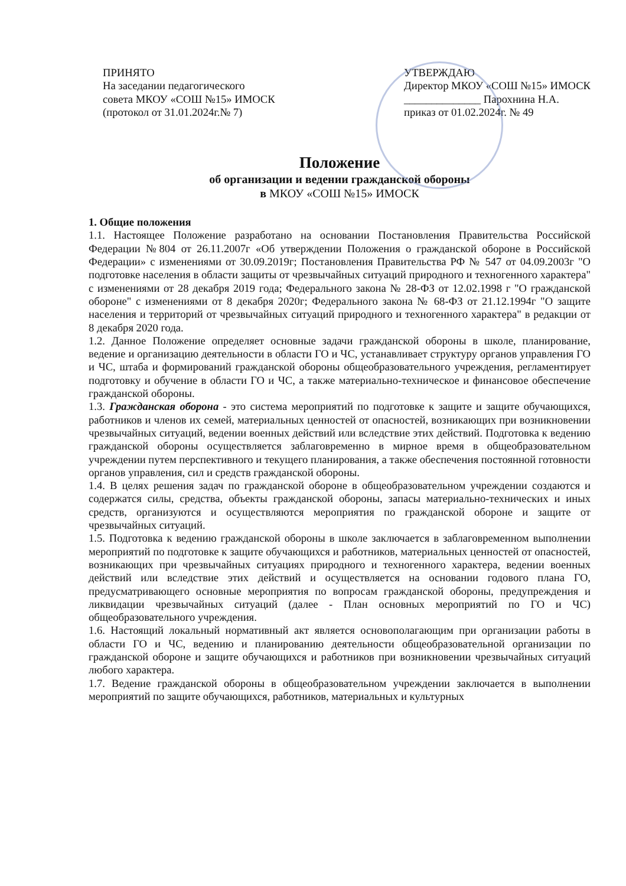ПРИНЯТО
На заседании педагогического
совета МКОУ «СОШ №15» ИМОСК
(протокол от 31.01.2024г.№ 7)
УТВЕРЖДАЮ
Директор МКОУ «СОШ №15» ИМОСК
______________ Парохнина Н.А.
приказ от 01.02.2024г. № 49
Положение
об организации и ведении гражданской обороны
в МКОУ «СОШ №15» ИМОСК
1. Общие положения
1.1. Настоящее Положение разработано на основании Постановления Правительства Российской Федерации №804 от 26.11.2007г «Об утверждении Положения о гражданской обороне в Российской Федерации» с изменениями от 30.09.2019г; Постановления Правительства РФ № 547 от 04.09.2003г "О подготовке населения в области защиты от чрезвычайных ситуаций природного и техногенного характера" с изменениями от 28 декабря 2019 года; Федерального закона № 28-ФЗ от 12.02.1998 г "О гражданской обороне" с изменениями от 8 декабря 2020г; Федерального закона № 68-ФЗ от 21.12.1994г "О защите населения и территорий от чрезвычайных ситуаций природного и техногенного характера" в редакции от 8 декабря 2020 года.
1.2. Данное Положение определяет основные задачи гражданской обороны в школе, планирование, ведение и организацию деятельности в области ГО и ЧС, устанавливает структуру органов управления ГО и ЧС, штаба и формирований гражданской обороны общеобразовательного учреждения, регламентирует подготовку и обучение в области ГО и ЧС, а также материально-техническое и финансовое обеспечение гражданской обороны.
1.3. Гражданская оборона - это система мероприятий по подготовке к защите и защите обучающихся, работников и членов их семей, материальных ценностей от опасностей, возникающих при возникновении чрезвычайных ситуаций, ведении военных действий или вследствие этих действий. Подготовка к ведению гражданской обороны осуществляется заблаговременно в мирное время в общеобразовательном учреждении путем перспективного и текущего планирования, а также обеспечения постоянной готовности органов управления, сил и средств гражданской обороны.
1.4. В целях решения задач по гражданской обороне в общеобразовательном учреждении создаются и содержатся силы, средства, объекты гражданской обороны, запасы материально-технических и иных средств, организуются и осуществляются мероприятия по гражданской обороне и защите от чрезвычайных ситуаций.
1.5. Подготовка к ведению гражданской обороны в школе заключается в заблаговременном выполнении мероприятий по подготовке к защите обучающихся и работников, материальных ценностей от опасностей, возникающих при чрезвычайных ситуациях природного и техногенного характера, ведении военных действий или вследствие этих действий и осуществляется на основании годового плана ГО, предусматривающего основные мероприятия по вопросам гражданской обороны, предупреждения и ликвидации чрезвычайных ситуаций (далее - План основных мероприятий по ГО и ЧС) общеобразовательного учреждения.
1.6. Настоящий локальный нормативный акт является основополагающим при организации работы в области ГО и ЧС, ведению и планированию деятельности общеобразовательной организации по гражданской обороне и защите обучающихся и работников при возникновении чрезвычайных ситуаций любого характера.
1.7. Ведение гражданской обороны в общеобразовательном учреждении заключается в выполнении мероприятий по защите обучающихся, работников, материальных и культурных